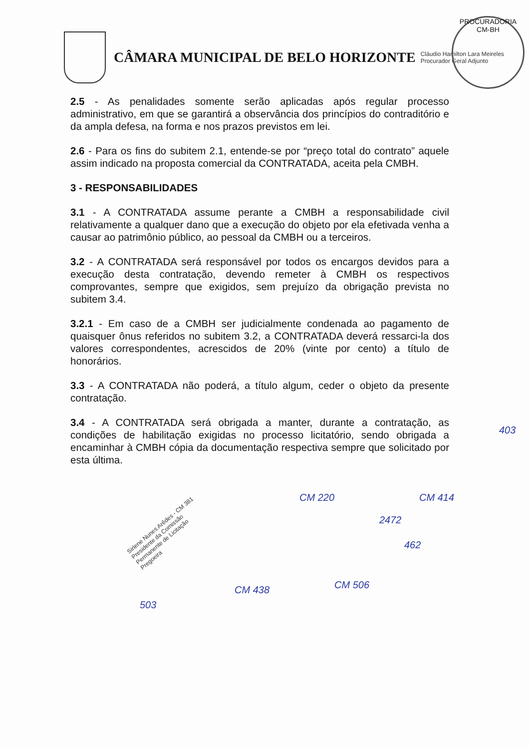CÂMARA MUNICIPAL DE BELO HORIZONTE
Cláudio Hamilton Lara Meireles
Procurador Geral Adjunto
PROCURADORIA
CM-BH
2.5 - As penalidades somente serão aplicadas após regular processo administrativo, em que se garantirá a observância dos princípios do contraditório e da ampla defesa, na forma e nos prazos previstos em lei.
2.6 - Para os fins do subitem 2.1, entende-se por “preço total do contrato” aquele assim indicado na proposta comercial da CONTRATADA, aceita pela CMBH.
3 - RESPONSABILIDADES
3.1 - A CONTRATADA assume perante a CMBH a responsabilidade civil relativamente a qualquer dano que a execução do objeto por ela efetivada venha a causar ao patrimônio público, ao pessoal da CMBH ou a terceiros.
3.2 - A CONTRATADA será responsável por todos os encargos devidos para a execução desta contratação, devendo remeter à CMBH os respectivos comprovantes, sempre que exigidos, sem prejuízo da obrigação prevista no subitem 3.4.
3.2.1 - Em caso de a CMBH ser judicialmente condenada ao pagamento de quaisquer ônus referidos no subitem 3.2, a CONTRATADA deverá ressarci-la dos valores correspondentes, acrescidos de 20% (vinte por cento) a título de honorários.
3.3 - A CONTRATADA não poderá, a título algum, ceder o objeto da presente contratação.
3.4 - A CONTRATADA será obrigada a manter, durante a contratação, as condições de habilitação exigidas no processo licitatório, sendo obrigada a encaminhar à CMBH cópia da documentação respectiva sempre que solicitado por esta última.
Sirlene Nunes Arêdes - CM 381
Presidente da Comissão
Permanente de Licitação
Pregoeira
CM 220
2472
CM 414
462
403
CM 438 CM 506
503